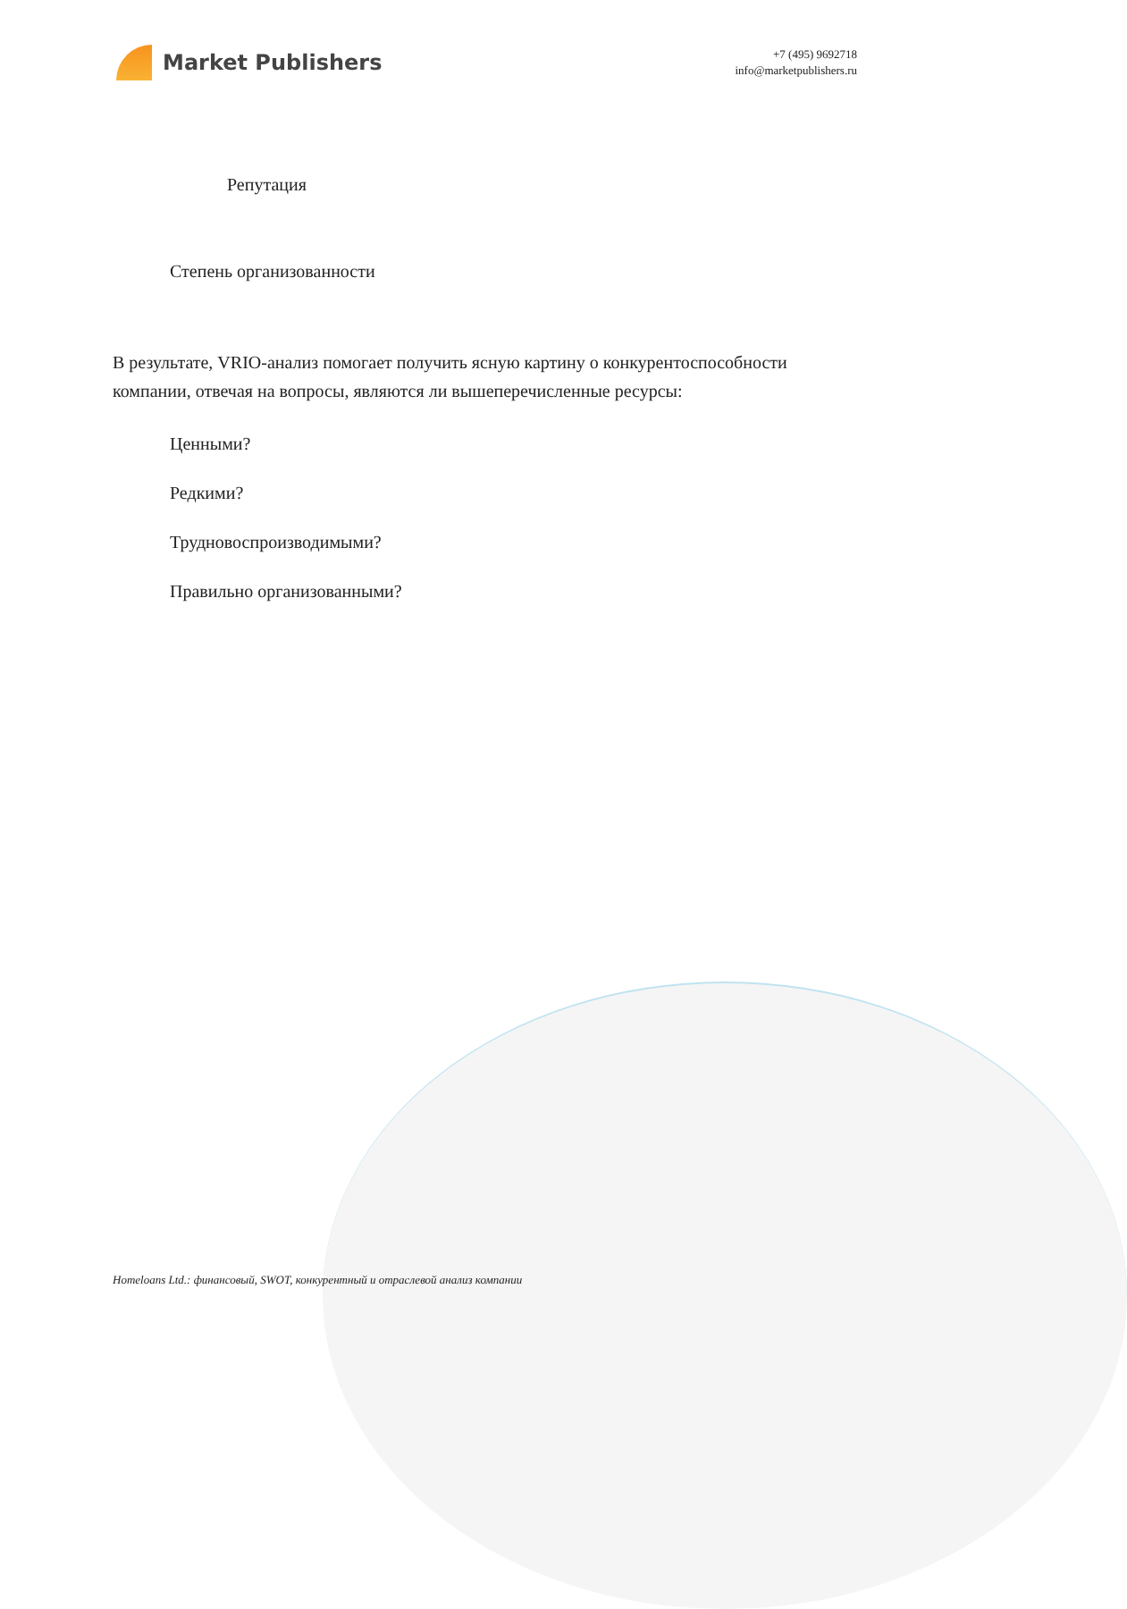Market Publishers
+7 (495) 9692718
info@marketpublishers.ru
Репутация
Степень организованности
В результате, VRIO-анализ помогает получить ясную картину о конкурентоспособности компании, отвечая на вопросы, являются ли вышеперечисленные ресурсы:
Ценными?
Редкими?
Трудновоспроизводимыми?
Правильно организованными?
Homeloans Ltd.: финансовый, SWOT, конкурентный и отраслевой анализ компании